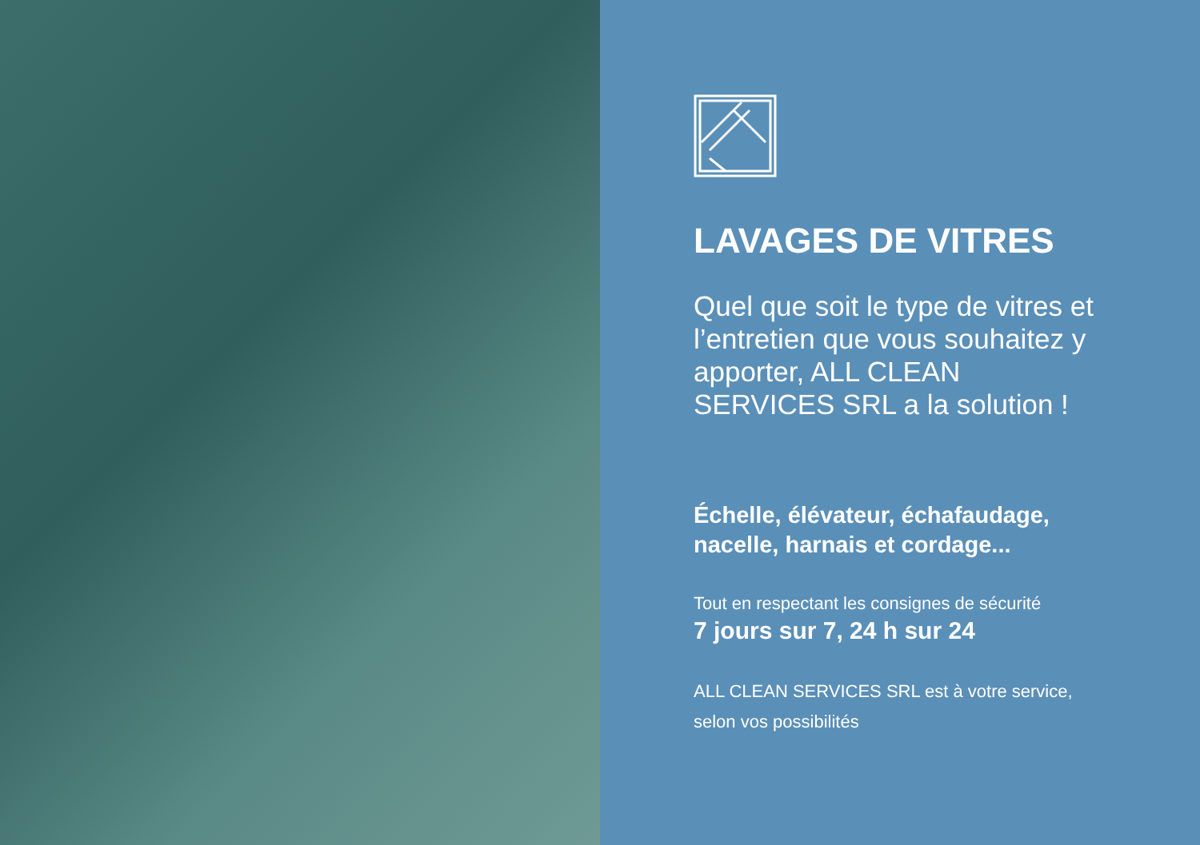LAVAGES DE VITRES
Quel que soit le type de vitres et l’entretien que vous souhaitez y apporter, ALL CLEAN SERVICES SRL a la solution !
Échelle, élévateur, échafaudage,
nacelle, harnais et cordage...
Tout en respectant les consignes de sécurité
7 jours sur 7, 24 h sur 24
ALL CLEAN SERVICES SRL est à votre service,
selon vos possibilités